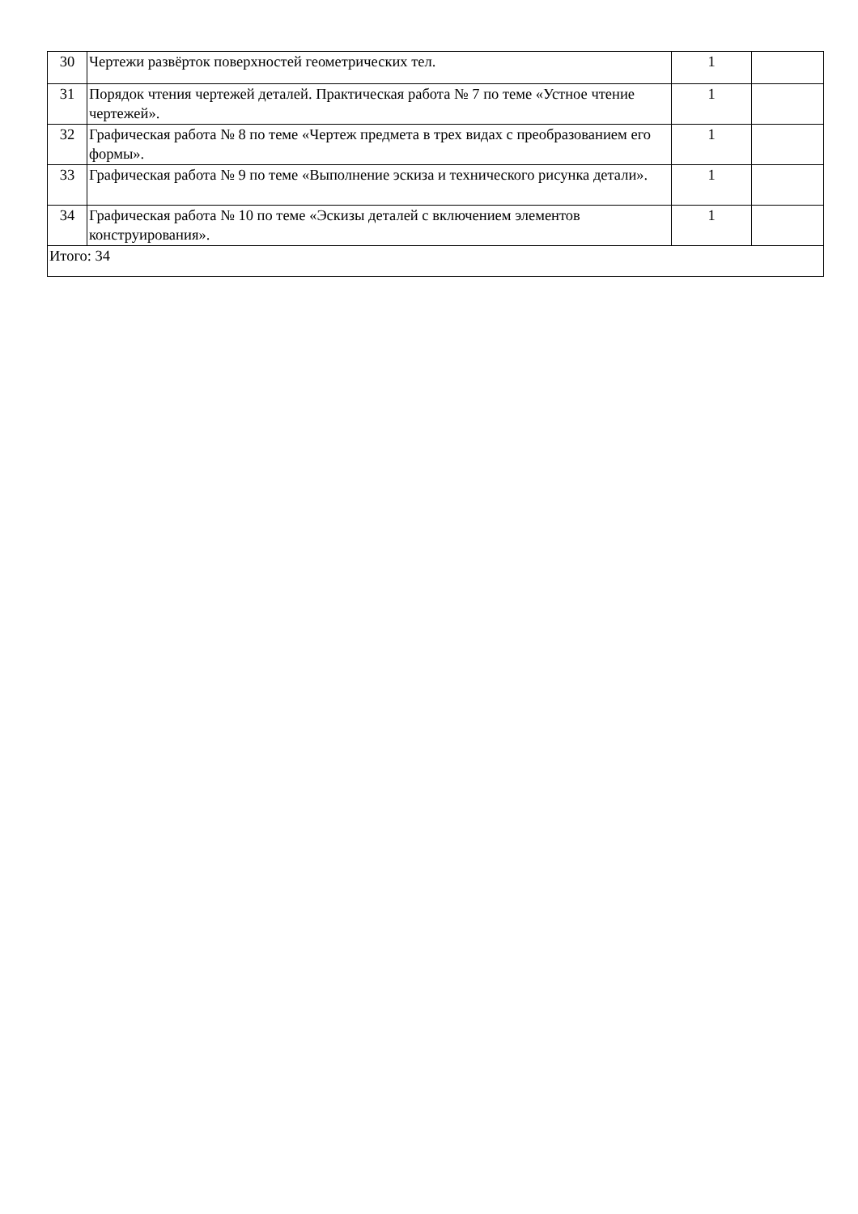| 30 | Чертежи развёрток поверхностей геометрических тел. | 1 | |
| 31 | Порядок чтения чертежей деталей. Практическая работа № 7 по теме «Устное чтение чертежей». | 1 | |
| 32 | Графическая работа № 8 по теме «Чертеж предмета в трех видах с преобразованием его формы». | 1 | |
| 33 | Графическая работа № 9 по теме «Выполнение эскиза и технического рисунка детали». | 1 | |
| 34 | Графическая работа № 10 по теме «Эскизы деталей с включением элементов конструирования». | 1 | |
| Итого: 34 | | | |